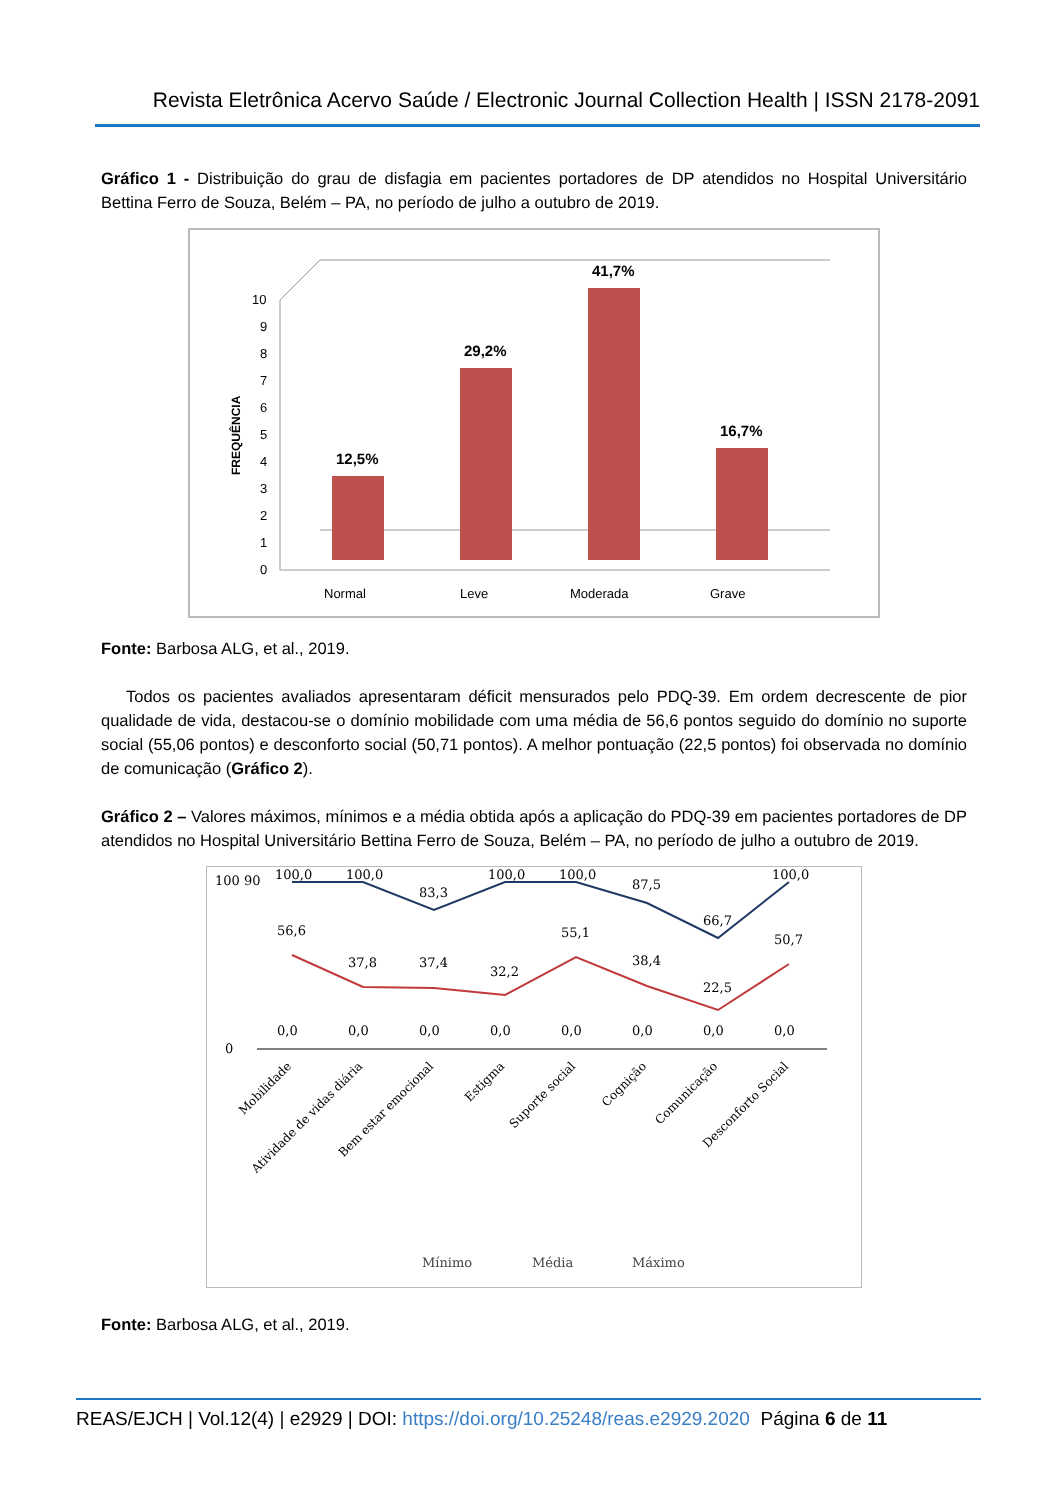Revista Eletrônica Acervo Saúde / Electronic Journal Collection Health | ISSN 2178-2091
Gráfico 1 - Distribuição do grau de disfagia em pacientes portadores de DP atendidos no Hospital Universitário Bettina Ferro de Souza, Belém – PA, no período de julho a outubro de 2019.
FREQUÊNCIA
0
1
2
3
4
5
6
7
8
9
10
12,5%
29,2%
41,7%
16,7%
Normal
Leve
Moderada
Grave
Fonte: Barbosa ALG, et al., 2019.
Todos os pacientes avaliados apresentaram déficit mensurados pelo PDQ-39. Em ordem decrescente de pior qualidade de vida, destacou-se o domínio mobilidade com uma média de 56,6 pontos seguido do domínio no suporte social (55,06 pontos) e desconforto social (50,71 pontos). A melhor pontuação (22,5 pontos) foi observada no domínio de comunicação (Gráfico 2).
Gráfico 2 – Valores máximos, mínimos e a média obtida após a aplicação do PDQ-39 em pacientes portadores de DP atendidos no Hospital Universitário Bettina Ferro de Souza, Belém – PA, no período de julho a outubro de 2019.
100 90
0
100,0
100,0
83,3
100,0
100,0
87,5
66,7
100,0
56,6
37,8
37,4
32,2
55,1
38,4
22,5
50,7
0,0
0,0
0,0
0,0
0,0
0,0
0,0
0,0
Mobilidade
Atividade de vidas diária
Bem estar emocional
Estigma
Suporte social
Cognição
Comunicação
Desconforto Social
Mínimo
Média
Máximo
Fonte: Barbosa ALG, et al., 2019.
REAS/EJCH | Vol.12(4) | e2929 | DOI: https://doi.org/10.25248/reas.e2929.2020 Página 6 de 11